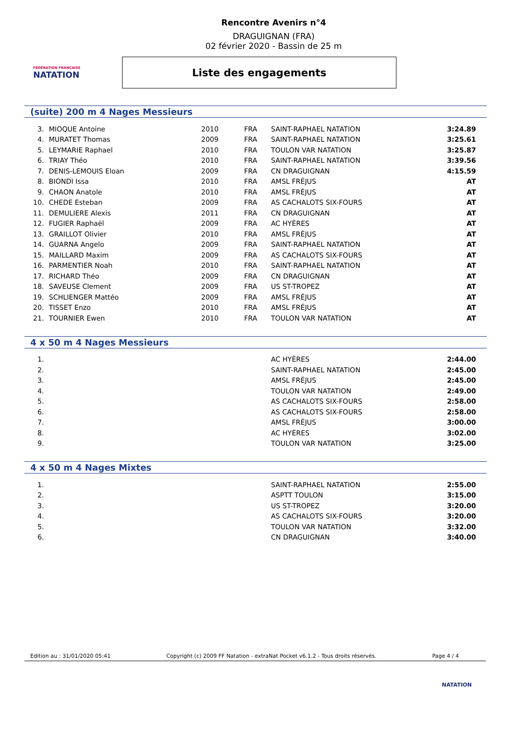FÉDÉRATION FRANÇAISE
NATATION
Rencontre Avenirs n°4
DRAGUIGNAN (FRA)
02 février 2020 - Bassin de 25 m
Liste des engagements
(suite) 200 m 4 Nages Messieurs
| 3. | MIOQUE Antoine | 2010 | FRA | SAINT-RAPHAEL NATATION | 3:24.89 |
| 4. | MURATET Thomas | 2009 | FRA | SAINT-RAPHAEL NATATION | 3:25.61 |
| 5. | LEYMARIE Raphael | 2010 | FRA | TOULON VAR NATATION | 3:25.87 |
| 6. | TRIAY Théo | 2010 | FRA | SAINT-RAPHAEL NATATION | 3:39.56 |
| 7. | DENIS-LEMOUIS Eloan | 2009 | FRA | CN DRAGUIGNAN | 4:15.59 |
| 8. | BIONDI Issa | 2010 | FRA | AMSL FRÉJUS | AT |
| 9. | CHAON Anatole | 2010 | FRA | AMSL FRÉJUS | AT |
| 10. | CHEDE Esteban | 2009 | FRA | AS CACHALOTS SIX-FOURS | AT |
| 11. | DEMULIERE Alexis | 2011 | FRA | CN DRAGUIGNAN | AT |
| 12. | FUGIER Raphaël | 2009 | FRA | AC HYÈRES | AT |
| 13. | GRAILLOT Olivier | 2010 | FRA | AMSL FRÉJUS | AT |
| 14. | GUARNA Angelo | 2009 | FRA | SAINT-RAPHAEL NATATION | AT |
| 15. | MAILLARD Maxim | 2009 | FRA | AS CACHALOTS SIX-FOURS | AT |
| 16. | PARMENTIER Noah | 2010 | FRA | SAINT-RAPHAEL NATATION | AT |
| 17. | RICHARD Théo | 2009 | FRA | CN DRAGUIGNAN | AT |
| 18. | SAVEUSE Clement | 2009 | FRA | US ST-TROPEZ | AT |
| 19. | SCHLIENGER Mattéo | 2009 | FRA | AMSL FRÉJUS | AT |
| 20. | TISSET Enzo | 2010 | FRA | AMSL FRÉJUS | AT |
| 21. | TOURNIER Ewen | 2010 | FRA | TOULON VAR NATATION | AT |
4 x 50 m 4 Nages Messieurs
| 1. | | | | AC HYÈRES | 2:44.00 |
| 2. | | | | SAINT-RAPHAEL NATATION | 2:45.00 |
| 3. | | | | AMSL FRÉJUS | 2:45.00 |
| 4. | | | | TOULON VAR NATATION | 2:49.00 |
| 5. | | | | AS CACHALOTS SIX-FOURS | 2:58.00 |
| 6. | | | | AS CACHALOTS SIX-FOURS | 2:58.00 |
| 7. | | | | AMSL FRÉJUS | 3:00.00 |
| 8. | | | | AC HYÈRES | 3:02.00 |
| 9. | | | | TOULON VAR NATATION | 3:25.00 |
4 x 50 m 4 Nages Mixtes
| 1. | | | | SAINT-RAPHAEL NATATION | 2:55.00 |
| 2. | | | | ASPTT TOULON | 3:15.00 |
| 3. | | | | US ST-TROPEZ | 3:20.00 |
| 4. | | | | AS CACHALOTS SIX-FOURS | 3:20.00 |
| 5. | | | | TOULON VAR NATATION | 3:32.00 |
| 6. | | | | CN DRAGUIGNAN | 3:40.00 |
Edition au : 31/01/2020 05:41 Copyright (c) 2009 FF Natation - extraNat Pocket v6.1.2 - Tous droits réservés. Page 4 / 4
NATATION